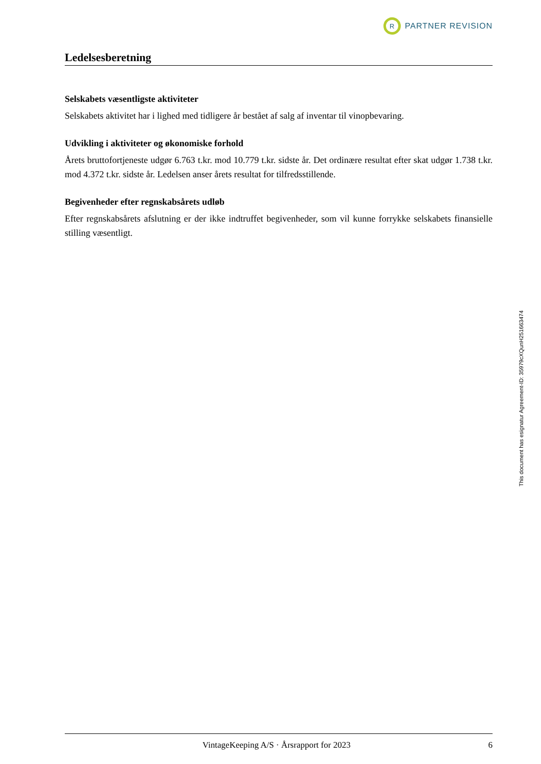R
PARTNER REVISION
Ledelsesberetning
Selskabets væsentligste aktiviteter
Selskabets aktivitet har i lighed med tidligere år bestået af salg af inventar til vinopbevaring.
Udvikling i aktiviteter og økonomiske forhold
Årets bruttofortjeneste udgør 6.763 t.kr. mod 10.779 t.kr. sidste år. Det ordinære resultat efter skat udgør 1.738 t.kr. mod 4.372 t.kr. sidste år. Ledelsen anser årets resultat for tilfredsstillende.
Begivenheder efter regnskabsårets udløb
Efter regnskabsårets afslutning er der ikke indtruffet begivenheder, som vil kunne forrykke selskabets finansielle stilling væsentligt.
This document has esignatur Agreement-ID: 35979cXQunH251663474
VintageKeeping A/S · Årsrapport for 2023 6